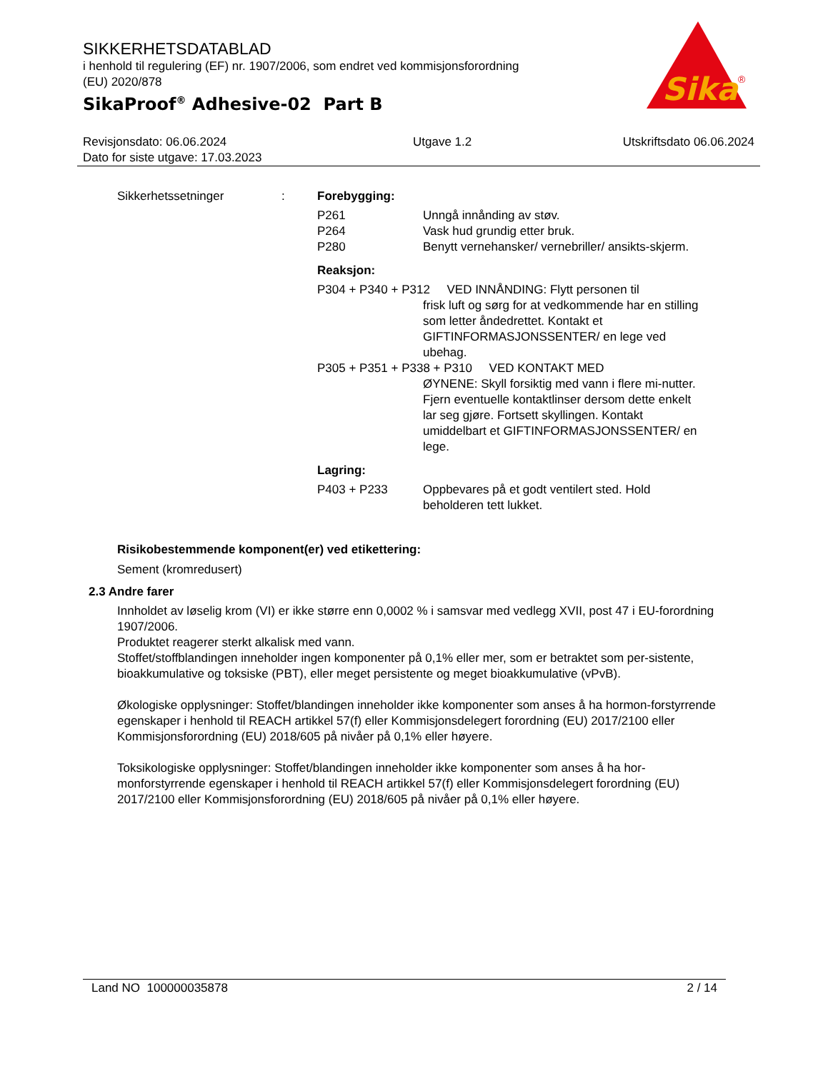Sika
®
SIKKERHETSDATABLAD
i henhold til regulering (EF) nr. 1907/2006, som endret ved kommisjonsforordning
(EU) 2020/878
SikaProof<sup>®</sup> Adhesive-02 Part B
Revisjonsdato: 06.06.2024
Dato for siste utgave: 17.03.2023
Utgave 1.2 Utskriftsdato 06.06.2024
Sikkerhetssetninger : Forebygging:
P261 Unngå innånding av støv.
P264 Vask hud grundig etter bruk.
P280 Benytt vernehansker/ vernebriller/ ansikts-skjerm.
Reaksjon:
P304 + P340 + P312 VED INNÅNDING: Flytt personen til
frisk luft og sørg for at vedkommende har en stilling som letter åndedrettet. Kontakt et GIFTINFORMASJONSSENTER/ en lege ved ubehag.
P305 + P351 + P338 + P310 VED KONTAKT MED
ØYNENE: Skyll forsiktig med vann i flere mi-nutter. Fjern eventuelle kontaktlinser dersom dette enkelt lar seg gjøre. Fortsett skyllingen. Kontakt umiddelbart et GIFTINFORMASJONSSENTER/ en lege.
Lagring:
P403 + P233 Oppbevares på et godt ventilert sted. Hold beholderen tett lukket.
Risikobestemmende komponent(er) ved etikettering:
Sement (kromredusert)
2.3 Andre farer
Innholdet av løselig krom (VI) er ikke større enn 0,0002 % i samsvar med vedlegg XVII, post 47 i EU-forordning 1907/2006.
Produktet reagerer sterkt alkalisk med vann.
Stoffet/stoffblandingen inneholder ingen komponenter på 0,1% eller mer, som er betraktet som per-sistente, bioakkumulative og toksiske (PBT), eller meget persistente og meget bioakkumulative (vPvB).
Økologiske opplysninger: Stoffet/blandingen inneholder ikke komponenter som anses å ha hormon-forstyrrende egenskaper i henhold til REACH artikkel 57(f) eller Kommisjonsdelegert forordning (EU) 2017/2100 eller Kommisjonsforordning (EU) 2018/605 på nivåer på 0,1% eller høyere.
Toksikologiske opplysninger: Stoffet/blandingen inneholder ikke komponenter som anses å ha hor-monforstyrrende egenskaper i henhold til REACH artikkel 57(f) eller Kommisjonsdelegert forordning (EU) 2017/2100 eller Kommisjonsforordning (EU) 2018/605 på nivåer på 0,1% eller høyere.
Land NO 100000035878 2 / 14